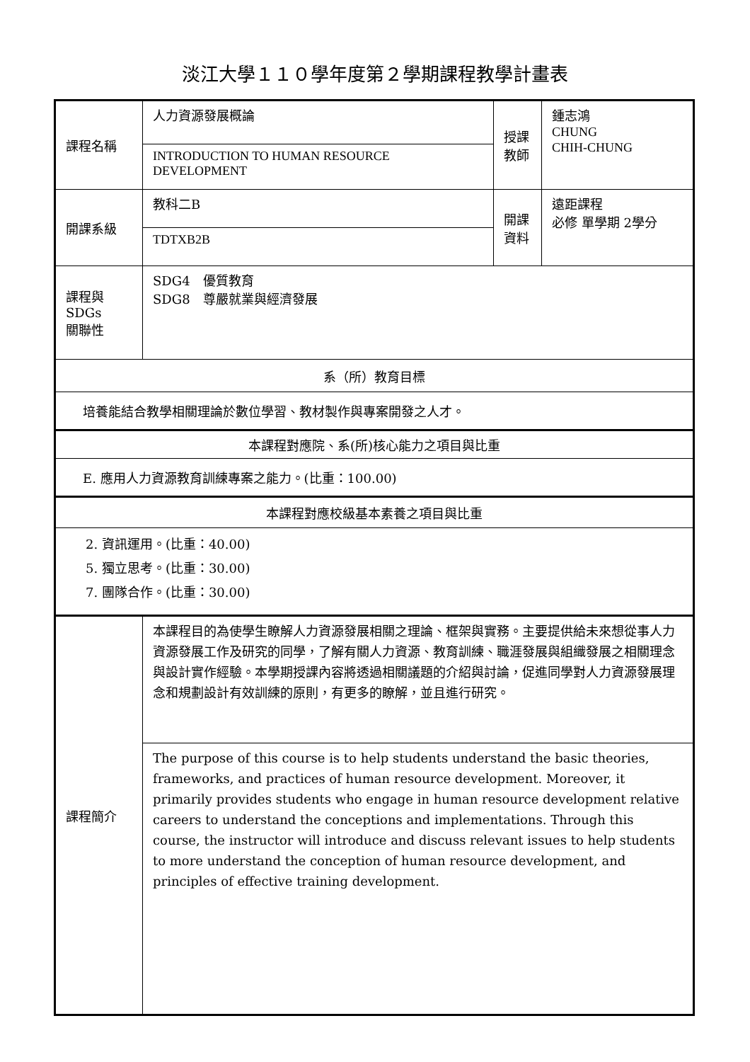淡江大學１１０學年度第２學期課程教學計畫表
| 課程名稱 | 人力資源發展概論 | 授課 教師 | 鍾志鴻 CHUNG CHIH-CHUNG |
| | INTRODUCTION TO HUMAN RESOURCE DEVELOPMENT | | |
| 開課系級 | 教科二B | 開課 資料 | 遠距課程 必修 單學期 2學分 |
| | TDTXB2B | | |
| 課程與SDGs 關聯性 | SDG4 優質教育 SDG8 尊嚴就業與經濟發展 | | |
| 系（所）教育目標 | | | |
| 培養能結合教學相關理論於數位學習、教材製作與專案開發之人才。 | | | |
| 本課程對應院、系(所)核心能力之項目與比重 | | | |
| E. 應用人力資源教育訓練專案之能力。(比重：100.00) | | | |
| 本課程對應校級基本素養之項目與比重 | | | |
| 2. 資訊運用。(比重：40.00) 5. 獨立思考。(比重：30.00) 7. 團隊合作。(比重：30.00) | | | |
| 課程簡介 | 本課程目的為使學生瞭解人力資源發展相關之理論、框架與實務。主要提供給未來想從事人力資源發展工作及研究的同學，了解有關人力資源、教育訓練、職涯發展與組織發展之相關理念與設計實作經驗。本學期授課內容將透過相關議題的介紹與討論，促進同學對人力資源發展理念和規劃設計有效訓練的原則，有更多的瞭解，並且進行研究。 | | |
| | The purpose of this course is to help students understand the basic theories, frameworks, and practices of human resource development. Moreover, it primarily provides students who engage in human resource development relative careers to understand the conceptions and implementations. Through this course, the instructor will introduce and discuss relevant issues to help students to more understand the conception of human resource development, and principles of effective training development. | | |